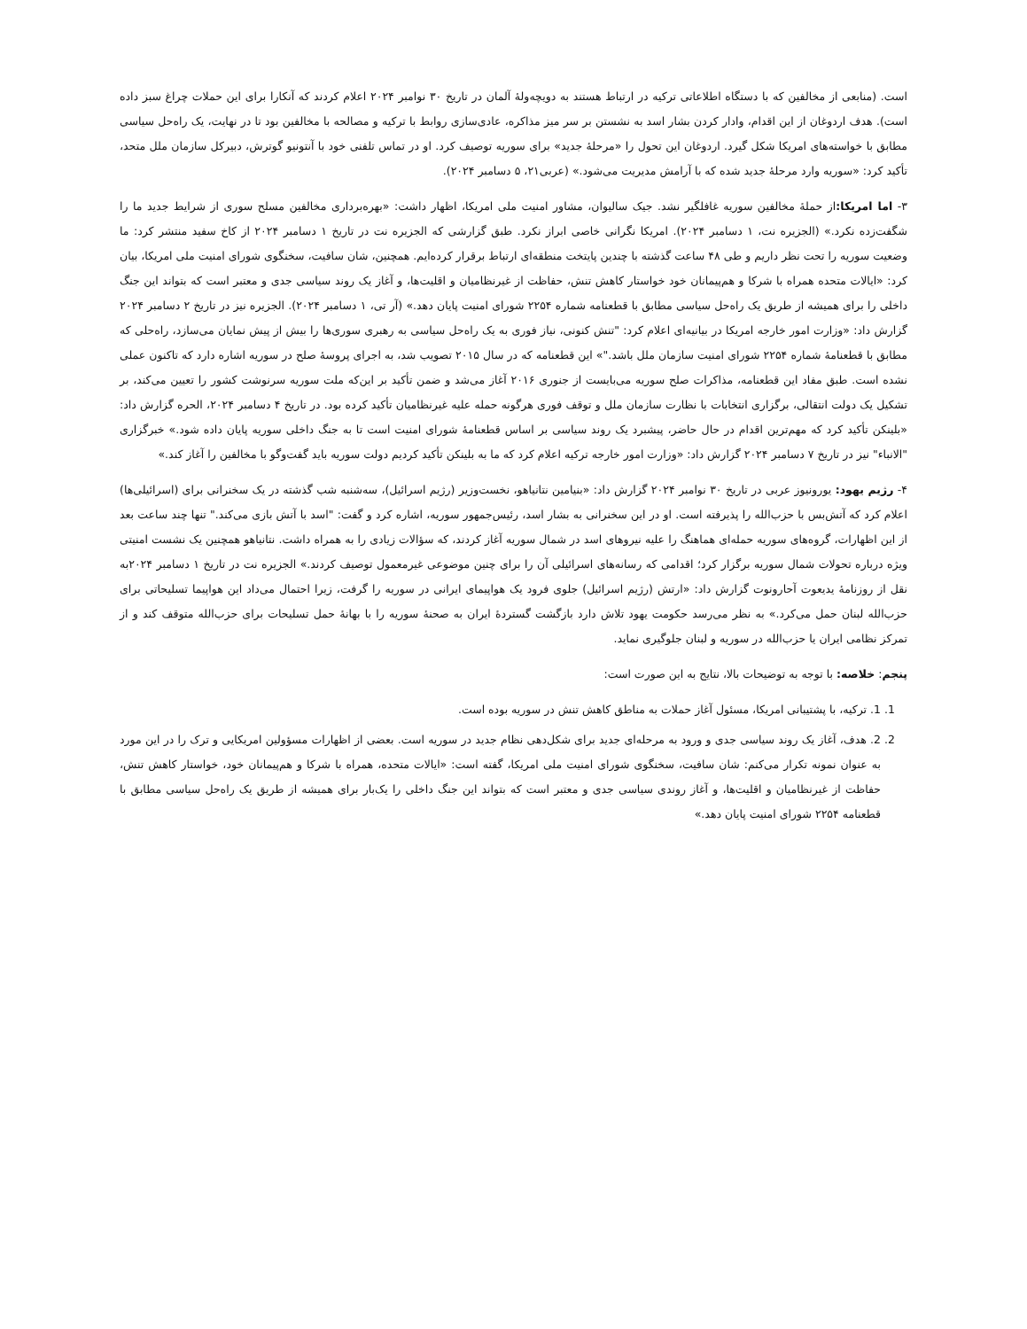است. (منابعی از مخالفین که با دستگاه اطلاعاتی ترکیه در ارتباط هستند به دویچه‌ولهٔ آلمان در تاریخ ۳۰ نوامبر ۲۰۲۴ اعلام کردند که آنکارا برای این حملات چراغ سبز داده است). هدف اردوغان از این اقدام، وادار کردن بشار اسد به نشستن بر سر میز مذاکره، عادی‌سازی روابط با ترکیه و مصالحه با مخالفین بود تا در نهایت، یک راه‌حل سیاسی مطابق با خواسته‌های امریکا شکل گیرد. اردوغان این تحول را «مرحلهٔ جدید» برای سوریه توصیف کرد. او در تماس تلفنی خود با آنتونیو گوترش، دبیرکل سازمان ملل متحد، تأکید کرد: «سوریه وارد مرحلهٔ جدید شده که با آرامش مدیریت می‌شود.» (عربی۲۱، ۵ دسامبر ۲۰۲۴).
۳- اما امریکا: از حملهٔ مخالفین سوریه غافلگیر نشد. جیک سالیوان، مشاور امنیت ملی امریکا، اظهار داشت: «بهره‌برداری مخالفین مسلح سوری از شرایط جدید ما را شگفت‌زده نکرد.» (الجزیره نت، ۱ دسامبر ۲۰۲۴). امریکا نگرانی خاصی ابراز نکرد. طبق گزارشی که الجزیره نت در تاریخ ۱ دسامبر ۲۰۲۴ از کاخ سفید منتشر کرد: ما وضعیت سوریه را تحت نظر داریم و طی ۴۸ ساعت گذشته با چندین پایتخت منطقه‌ای ارتباط برقرار کرده‌ایم. همچنین، شان سافیت، سخنگوی شورای امنیت ملی امریکا، بیان کرد: «ایالات متحده همراه با شرکا و هم‌پیمانان خود خواستار کاهش تنش، حفاظت از غیرنظامیان و اقلیت‌ها، و آغاز یک روند سیاسی جدی و معتبر است که بتواند این جنگ داخلی را برای همیشه از طریق یک راه‌حل سیاسی مطابق با قطعنامه شماره ۲۲۵۴ شورای امنیت پایان دهد.» (آر تی، ۱ دسامبر ۲۰۲۴). الجزیره نیز در تاریخ ۲ دسامبر ۲۰۲۴ گزارش داد: «وزارت امور خارجه امریکا در بیانیه‌ای اعلام کرد: "تنش کنونی، نیاز فوری به یک راه‌حل سیاسی به رهبری سوری‌ها را بیش از پیش نمایان می‌سازد، راه‌حلی که مطابق با قطعنامهٔ شماره ۲۲۵۴ شورای امنیت سازمان ملل باشد."» این قطعنامه که در سال ۲۰۱۵ تصویب شد، به اجرای پروسهٔ صلح در سوریه اشاره دارد که تاکنون عملی نشده است. طبق مفاد این قطعنامه، مذاکرات صلح سوریه می‌بایست از جنوری ۲۰۱۶ آغاز می‌شد و ضمن تأکید بر این‌که ملت سوریه سرنوشت کشور را تعیین می‌کند، بر تشکیل یک دولت انتقالی، برگزاری انتخابات با نظارت سازمان ملل و توقف فوری هرگونه حمله علیه غیرنظامیان تأکید کرده بود. در تاریخ ۴ دسامبر ۲۰۲۴، الحره گزارش داد: «بلینکن تأکید کرد که مهم‌ترین اقدام در حال حاضر، پیشبرد یک روند سیاسی بر اساس قطعنامهٔ شورای امنیت است تا به جنگ داخلی سوریه پایان داده شود.» خبرگزاری "الانباء" نیز در تاریخ ۷ دسامبر ۲۰۲۴ گزارش داد: «وزارت امور خارجه ترکیه اعلام کرد که ما به بلینکن تأکید کردیم دولت سوریه باید گفت‌وگو با مخالفین را آغاز کند.»
۴- رژیم یهود: یورونیوز عربی در تاریخ ۳۰ نوامبر ۲۰۲۴ گزارش داد: «بنیامین نتانیاهو، نخست‌وزیر (رژیم اسرائیل)، سه‌شنبه شب گذشته در یک سخنرانی برای (اسرائیلی‌ها) اعلام کرد که آتش‌بس با حزب‌الله را پذیرفته است. او در این سخنرانی به بشار اسد، رئیس‌جمهور سوریه، اشاره کرد و گفت: "اسد با آتش بازی می‌کند." تنها چند ساعت بعد از این اظهارات، گروه‌های سوریه حمله‌ای هماهنگ را علیه نیروهای اسد در شمال سوریه آغاز کردند، که سؤالات زیادی را به همراه داشت. نتانیاهو همچنین یک نشست امنیتی ویژه درباره تحولات شمال سوریه برگزار کرد؛ اقدامی که رسانه‌های اسرائیلی آن را برای چنین موضوعی غیرمعمول توصیف کردند.» الجزیره نت در تاریخ ۱ دسامبر ۲۰۲۴به نقل از روزنامهٔ یدیعوت آحارونوت گزارش داد: «ارتش (رژیم اسرائیل) جلوی فرود یک هواپیمای ایرانی در سوریه را گرفت، زیرا احتمال می‌داد این هواپیما تسلیحاتی برای حزب‌الله لبنان حمل می‌کرد.» به نظر می‌رسد حکومت یهود تلاش دارد بازگشت گستردهٔ ایران به صحنهٔ سوریه را با بهانهٔ حمل تسلیحات برای حزب‌الله متوقف کند و از تمرکز نظامی ایران یا حزب‌الله در سوریه و لبنان جلوگیری نماید.
پنجم: خلاصه: با توجه به توضیحات بالا، نتایج به این صورت است:
1. 1. ترکیه، با پشتیبانی امریکا، مسئول آغاز حملات به مناطق کاهش تنش در سوریه بوده است.
2. 2. هدف، آغاز یک روند سیاسی جدی و ورود به مرحله‌ای جدید برای شکل‌دهی نظام جدید در سوریه است. بعضی از اظهارات مسؤولین امریکایی و ترک را در این مورد به عنوان نمونه تکرار می‌کنم: شان سافیت، سخنگوی شورای امنیت ملی امریکا، گفته است: «ایالات متحده، همراه با شرکا و هم‌پیمانان خود، خواستار کاهش تنش، حفاظت از غیرنظامیان و اقلیت‌ها، و آغاز روندی سیاسی جدی و معتبر است که بتواند این جنگ داخلی را یک‌بار برای همیشه از طریق یک راه‌حل سیاسی مطابق با قطعنامه ۲۲۵۴ شورای امنیت پایان دهد.»